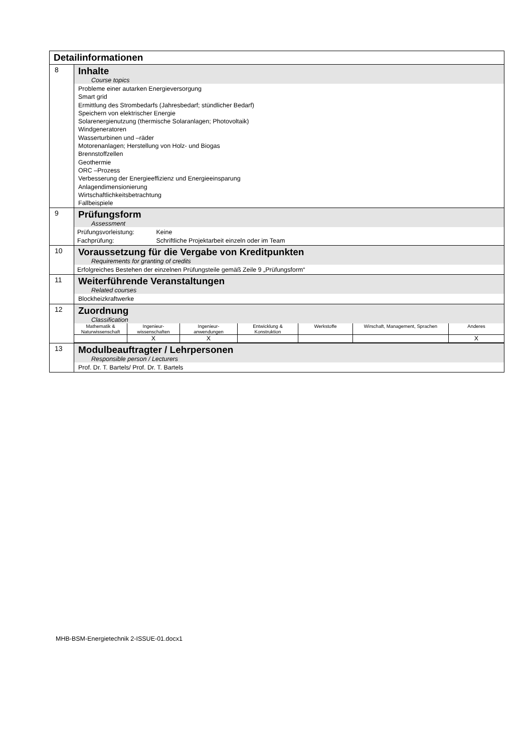| Detailinformationen | |
| 8 | Inhalte Course topics Probleme einer autarken Energieversorgung Smart grid Ermittlung des Strombedarfs (Jahresbedarf; stündlicher Bedarf) Speichern von elektrischer Energie Solarenergienutzung (thermische Solaranlagen; Photovoltaik) Windgeneratoren Wasserturbinen und –räder Motorenanlagen; Herstellung von Holz- und Biogas Brennstoffzellen Geothermie ORC –Prozess Verbesserung der Energieeffizienz und Energieeinsparung Anlagendimensionierung Wirtschaftlichkeitsbetrachtung Fallbeispiele |
| 9 | Prüfungsform Assessment Prüfungsvorleistung: Keine Fachprüfung: Schriftliche Projektarbeit einzeln oder im Team |
| 10 | Voraussetzung für die Vergabe von Kreditpunkten Requirements for granting of credits Erfolgreiches Bestehen der einzelnen Prüfungsteile gemäß Zeile 9 „Prüfungsform“ |
| 11 | Weiterführende Veranstaltungen Related courses Blockheizkraftwerke |
| 12 | Zuordnung Classification / Mathematik & Naturwissenschaft / Ingenieur- wissenschaften / Ingenieur- anwendungen / Entwicklung & Konstruktion / Werkstoffe / Wirschaft, Management, Sprachen / Anderes / / / X / X / / / / X / |
| 13 | Modulbeauftragter / Lehrpersonen Responsible person / Lecturers Prof. Dr. T. Bartels/ Prof. Dr. T. Bartels |
MHB-BSM-Energietechnik 2-ISSUE-01.docx1